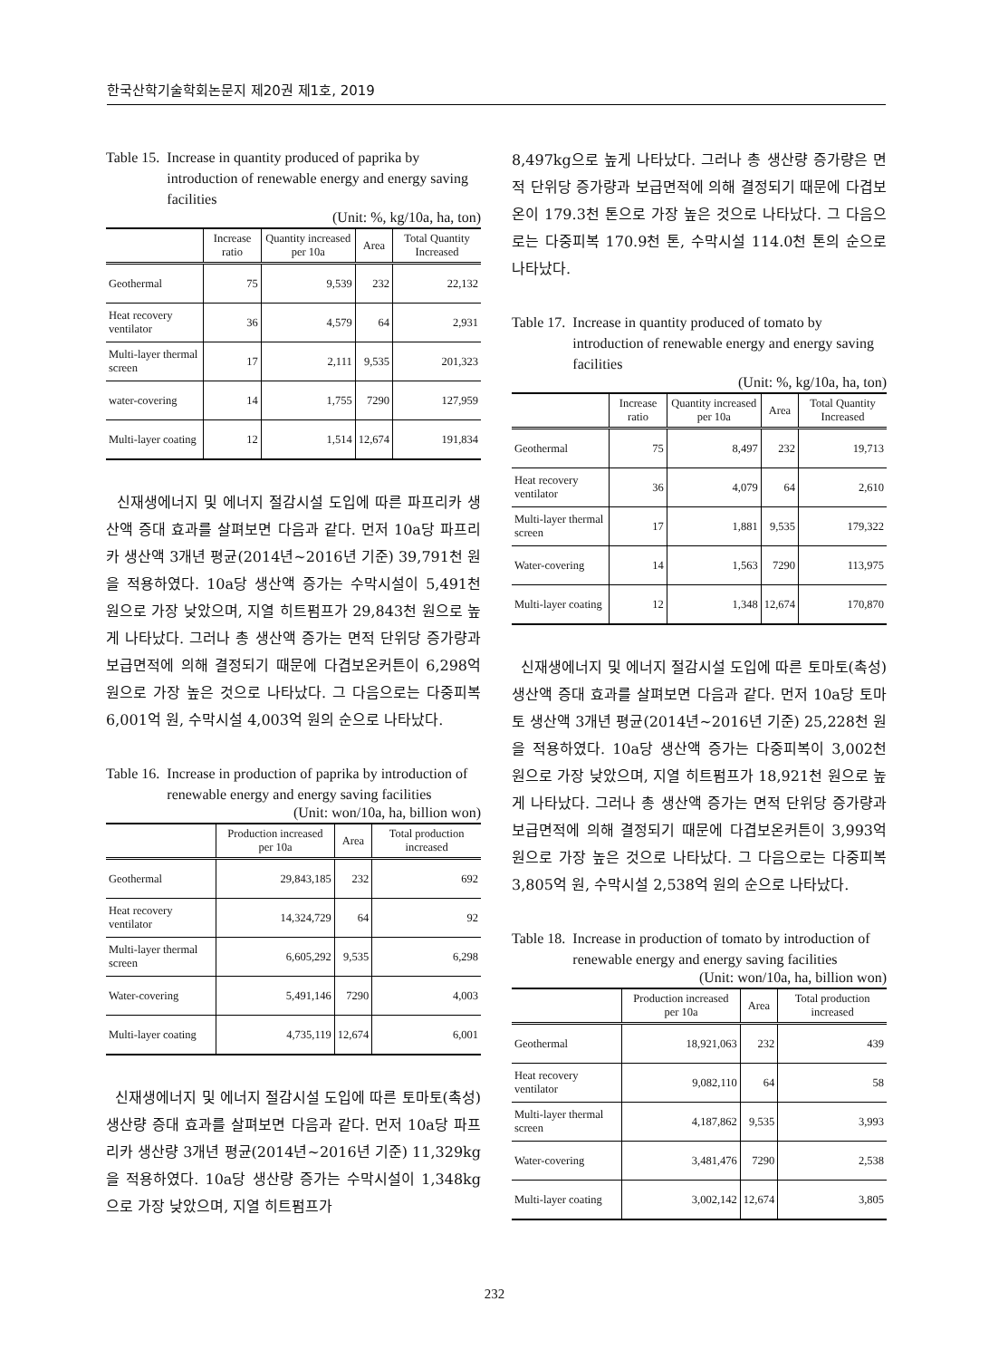한국산학기술학회논문지 제20권 제1호, 2019
Table 15. Increase in quantity produced of paprika by introduction of renewable energy and energy saving facilities
(Unit: %, kg/10a, ha, ton)
| | Increase ratio | Quantity increased per 10a | Area | Total Quantity Increased |
| --- | --- | --- | --- | --- |
| Geothermal | 75 | 9,539 | 232 | 22,132 |
| Heat recovery ventilator | 36 | 4,579 | 64 | 2,931 |
| Multi-layer thermal screen | 17 | 2,111 | 9,535 | 201,323 |
| water-covering | 14 | 1,755 | 7290 | 127,959 |
| Multi-layer coating | 12 | 1,514 | 12,674 | 191,834 |
신재생에너지 및 에너지 절감시설 도입에 따른 파프리카 생산액 증대 효과를 살펴보면 다음과 같다. 먼저 10a당 파프리카 생산액 3개년 평균(2014년~2016년 기준) 39,791천 원을 적용하였다. 10a당 생산액 증가는 수막시설이 5,491천 원으로 가장 낮았으며, 지열 히트펌프가 29,843천 원으로 높게 나타났다. 그러나 총 생산액 증가는 면적 단위당 증가량과 보급면적에 의해 결정되기 때문에 다겹보온커튼이 6,298억 원으로 가장 높은 것으로 나타났다. 그 다음으로는 다중피복 6,001억 원, 수막시설 4,003억 원의 순으로 나타났다.
Table 16. Increase in production of paprika by introduction of renewable energy and energy saving facilities
(Unit: won/10a, ha, billion won)
| | Production increased per 10a | Area | Total production increased |
| --- | --- | --- | --- |
| Geothermal | 29,843,185 | 232 | 692 |
| Heat recovery ventilator | 14,324,729 | 64 | 92 |
| Multi-layer thermal screen | 6,605,292 | 9,535 | 6,298 |
| Water-covering | 5,491,146 | 7290 | 4,003 |
| Multi-layer coating | 4,735,119 | 12,674 | 6,001 |
신재생에너지 및 에너지 절감시설 도입에 따른 토마토(촉성) 생산량 증대 효과를 살펴보면 다음과 같다. 먼저 10a당 파프리카 생산량 3개년 평균(2014년~2016년 기준) 11,329kg을 적용하였다. 10a당 생산량 증가는 수막시설이 1,348kg으로 가장 낮았으며, 지열 히트펌프가
8,497kg으로 높게 나타났다. 그러나 총 생산량 증가량은 면적 단위당 증가량과 보급면적에 의해 결정되기 때문에 다겹보온이 179.3천 톤으로 가장 높은 것으로 나타났다. 그 다음으로는 다중피복 170.9천 톤, 수막시설 114.0천 톤의 순으로 나타났다.
Table 17. Increase in quantity produced of tomato by introduction of renewable energy and energy saving facilities
(Unit: %, kg/10a, ha, ton)
| | Increase ratio | Quantity increased per 10a | Area | Total Quantity Increased |
| --- | --- | --- | --- | --- |
| Geothermal | 75 | 8,497 | 232 | 19,713 |
| Heat recovery ventilator | 36 | 4,079 | 64 | 2,610 |
| Multi-layer thermal screen | 17 | 1,881 | 9,535 | 179,322 |
| Water-covering | 14 | 1,563 | 7290 | 113,975 |
| Multi-layer coating | 12 | 1,348 | 12,674 | 170,870 |
신재생에너지 및 에너지 절감시설 도입에 따른 토마토(촉성) 생산액 증대 효과를 살펴보면 다음과 같다. 먼저 10a당 토마토 생산액 3개년 평균(2014년~2016년 기준) 25,228천 원을 적용하였다. 10a당 생산액 증가는 다중피복이 3,002천 원으로 가장 낮았으며, 지열 히트펌프가 18,921천 원으로 높게 나타났다. 그러나 총 생산액 증가는 면적 단위당 증가량과 보급면적에 의해 결정되기 때문에 다겹보온커튼이 3,993억 원으로 가장 높은 것으로 나타났다. 그 다음으로는 다중피복 3,805억 원, 수막시설 2,538억 원의 순으로 나타났다.
Table 18. Increase in production of tomato by introduction of renewable energy and energy saving facilities
(Unit: won/10a, ha, billion won)
| | Production increased per 10a | Area | Total production increased |
| --- | --- | --- | --- |
| Geothermal | 18,921,063 | 232 | 439 |
| Heat recovery ventilator | 9,082,110 | 64 | 58 |
| Multi-layer thermal screen | 4,187,862 | 9,535 | 3,993 |
| Water-covering | 3,481,476 | 7290 | 2,538 |
| Multi-layer coating | 3,002,142 | 12,674 | 3,805 |
232